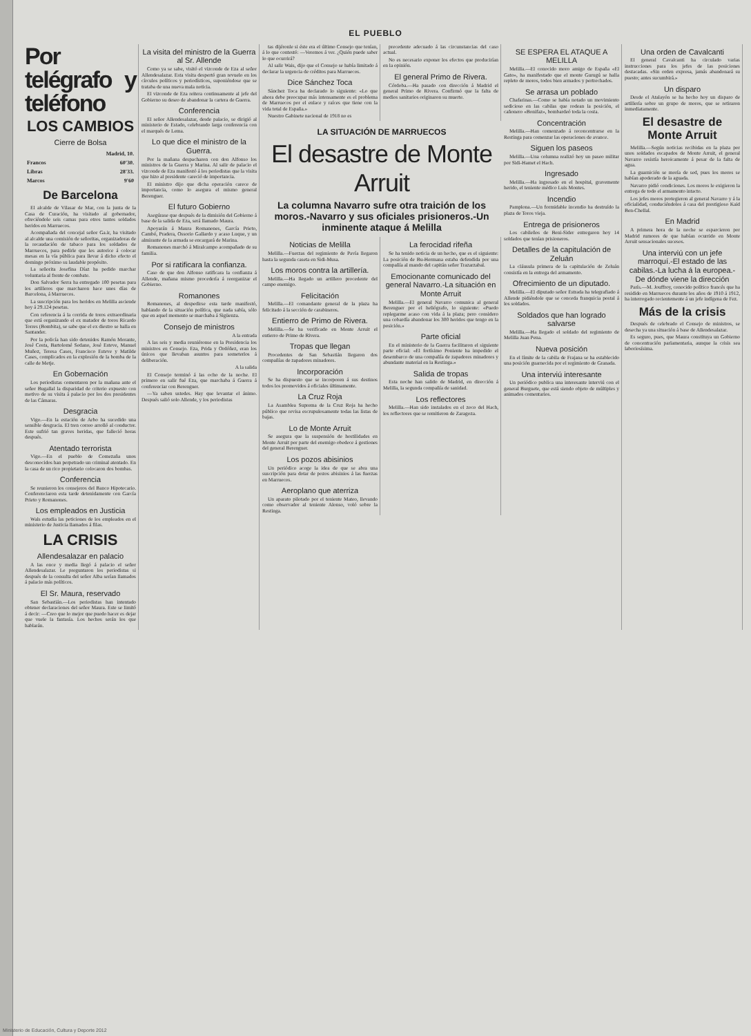EL PUEBLO
Por telégrafo y teléfono
LOS CAMBIOS
Cierre de Bolsa
| | Madrid, 10. |
| Francos | 60'30. |
| Libras | 28'33. |
| Marcos | 9'60 |
De Barcelona
El alcalde de Vilasar de Mar, con la junta de la Casa de Curación, ha visitado al gobernador, ofreciéndole seis camas para otros tantos soldados heridos en Marruecos.
Acompañada del concejal señor Ga.ir, ha visitado al alcalde una comisión de señoritas, organizadoras de la recaudación de tabaco para los soldados de Marruecos, para pedirle que les autorice á colocar mesas en la vía pública para llevar á dicho efecto el domingo próximo su laudable propósito.
La señorita Josefina Díaz ha pedido marchar voluntaria al frente de combate.
Don Salvador Serra ha entregado 100 pesetas para los artilleros que marcharon hace unos días de Barcelona, á Marruecos.
La suscripción para los heridos en Melilla asciende hoy á 29.124 pesetas.
Con referencia á la corrida de toros extraordinaria que está organizando el ex matador de toros Ricardo Torres (Bombita), se sabe que el ex diestro se halla en Santander.
Por la policía han sido detenidos Ramón Morante, José Costa, Bartolomé Sedano, José Esteve, Manuel Muñoz, Teresa Cases, Francisco Esteve y Matilde Cases, complicados en la explosión de la bomba de la calle de Metje.
En Gobernación
Los periodistas comentaron por la mañana ante el señor Bugallal la disparidad de criterio expuesto con motivo de su visita á palacio por los dos presidentes de las Cámaras.
Desgracia
Vigo.—En la estación de Arbo ha sucedido una sensible desgracia. El tren correo arrolló al conductor. Este sufrió tan graves heridas, que falleció horas después.
Atentado terrorista
Vigo.—En el pueblo de Comezaña unos desconocidos han perpetrado un criminal atentado. En la casa de un rico propietario colocaron dos bombas.
Conferencia
Se reunieron los consejeros del Banco Hipotecario. Conferenciaron esta tarde detenidamente con García Prieto y Romanones.
Los empleados en Justicia
Wals estudia las peticiones de los empleados en el ministerio de Justicia llamados á filas.
LA CRISIS
Allendesalazar en palacio
A las once y media llegó á palacio el señor Allendesalazar. Le preguntaron los periodistas si después de la consulta del señor Alba serían llamados á palacio más políticos.
El Sr. Maura, reservado
San Sebastián.—Los periodistas han intentado obtener declaraciones del señor Maura. Este se limitó á decir: —Creo que lo mejor que puedo hacer es dejar que vuele la fantasía. Los hechos serán los que hablarán.
La visita del ministro de la Guerra al Sr. Allende
Como ya se sabe, visitó el vizconde de Eza al señor Allendesalazar. Esta visita despertó gran revuelo en los círculos políticos y periodísticos, suponiéndose que se trataba de una nueva mala noticia.
El vizconde de Eza reitera continuamente al jefe del Gobierno su deseo de abandonar la cartera de Guerra.
Conferencia
El señor Allendesalazar, desde palacio, se dirigió al ministerio de Estado, celebrando larga conferencia con el marqués de Lema.
Lo que dice el ministro de la Guerra.
Por la mañana despacharon con don Alfonso los ministros de la Guerra y Marina. Al salir de palacio el vizconde de Eza manifestó á los periodistas que la visita que hizo al presidente careció de importancia.
El ministro dijo que dicha operación carece de importancia, como lo asegura el mismo general Berenguer.
El futuro Gobierno
Asegúrase que después de la dimisión del Gobierno á base de la salida de Eza, será llamado Maura.
Apoyarán á Maura Romanones, García Prieto, Cambó, Pradera, Ossorio Gallardo y acaso Luque, y un almirante de la armada se encargará de Marina.
Romanones marchó á Miralcampo acompañado de su familia.
Por si ratificara la confianza.
Caso de que don Alfonso ratificara la confianza á Allende, mañana mismo procedería á reorganizar el Gobierno.
Romanones
Romanones, al despedirse esta tarde manifestó, hablando de la situación política, que nada sabía, sólo que en aquel momento se marchaba á Sigüenza.
Consejo de ministros
A la entrada
A las seis y media reuniéronse en la Presidencia los ministros en Consejo. Eza, Prida y Ordóñez, eran los únicos que llevaban asuntos para someterlos á deliberación.
A la salida
El Consejo terminó á las ocho de la noche. El primero en salir fué Eza, que marchaba á Guerra á conferenciar con Berenguer.
—Ya saben ustedes. Hay que levantar el ánimo. Después salió solo Allende, y los periodistas
tas dijéronle si éste era el último Consejo que tenían, á lo que contestó: —Veremos á ver. ¿Quién puede saber lo que ocurrirá?
Al salir Wais, dijo que el Consejo se había limitado á declarar la urgencia de créditos para Marruecos.
Dice Sánchez Toca
Sánchez Toca ha declarado lo siguiente: «Lo que ahora debe preocupar más intensamente es el problema de Marruecos por el enlace y raíces que tiene con la vida total de España.»
Nuestro Gabinete nacional de 1918 no es
precedente adecuado á las circunstancias del caso actual.
No es necesario exponer los efectos que producirían en la opinión.
El general Primo de Rivera.
Córdoba.—Ha pasado con dirección á Madrid el general Primo de Rivera. Confirmó que la falta de medios sanitarios originaron su muerte.
LA SITUACIÓN DE MARRUECOS
El desastre de Monte Arruit
La columna Navarro sufre otra traición de los moros.-Navarro y sus oficiales prisioneros.-Un inminente ataque á Melilla
Noticias de Melilla
Melilla.—Fuerzas del regimiento de Pavía llegaron hasta la segunda caseta en Sidi-Musa.
Los moros contra la artillería.
Melilla.—Ha llegado un artillero procedente del campo enemigo.
Felicitación
Melilla.—El comandante general de la plaza ha felicitado á la sección de carabineros.
Entierro de Primo de Rivera.
Melilla.—Se ha verificado en Monte Arruit el entierro de Primo de Rivera.
Tropas que llegan
Procedentes de San Sebastián llegaron dos compañías de zapadores minadores.
Incorporación
Se ha dispuesto que se incorporen á sus destinos todos los promovidos á oficiales últimamente.
La Cruz Roja
La Asamblea Suprema de la Cruz Roja ha hecho público que revisa escrupulosamente todas las listas de bajas.
Lo de Monte Arruit
Se asegura que la suspensión de hostilidades en Monte Arruit por parte del enemigo obedece á gestiones del general Berenguer.
Los pozos abisinios
Un periódico acoge la idea de que se abra una suscripción para dotar de pozos abisinios á las fuerzas en Marruecos.
Aeroplano que aterriza
Un aparato pilotado por el teniente Mateo, llevando como observador al teniente Alonso, voló sobre la Restinga.
La ferocidad rifeña
Se ha tenido noticia de un hecho, que es el siguiente: La posición de Bu-Hermana estaba defendida por una compañía al mando del capitán señor Trazarzabal.
Emocionante comunicado del general Navarro.-La situación en Monte Arruit
Melilla.—El general Navarro comunica al general Berenguer por el heliógrafo, lo siguiente: «Puedo replegarme acaso con vida á la plaza; pero considero una cobardía abandonar los 300 heridos que tengo en la posición.»
Parte oficial
En el ministerio de la Guerra facilitaron el siguiente parte oficial: «El fortísimo Poniente ha impedido el desembarco de una compañía de zapadores minadores y abundante material en la Restinga.»
Salida de tropas
Esta noche han salido de Madrid, en dirección á Melilla, la segunda compañía de sanidad.
Los reflectores
Melilla.—Han sido instalados en el zoco del Hach, los reflectores que se remitieron de Zaragoza.
SE ESPERA EL ATAQUE A MELILLA
Melilla.—El conocido moro amigo de España «El Gato», ha manifestado que el monte Gurugú se halla repleto de moros, todos bien armados y pertrechados.
Se arrasa un poblado
Chafarinas.—Como se había notado un movimiento sedicioso en las cabilas que rodean la posición, el cañonero «Bonifaz», bombardeó toda la costa.
Concentración
Melilla.—Han comenzado á reconcentrarse en la Restinga para comenzar las operaciones de avance.
Siguen los paseos
Melilla.—Una columna realizó hoy un paseo militar por Sidi-Hamet el Hach.
Ingresado
Melilla.—Ha ingresado en el hospital, gravemente herido, el teniente médico Luis Montes.
Incendio
Pamplona.—Un formidable incendio ha destruído la plaza de Toros vieja.
Entrega de prisioneros
Los cabileños de Beni-Sider entregaron hoy 14 soldados que tenían prisioneros.
Detalles de la capitulación de Zeluán
La cláusula primera de la capitulación de Zeluán consistía en la entrega del armamento.
Ofrecimiento de un diputado.
Melilla.—El diputado señor Estrada ha telegrafiado á Allende pidiéndole que se conceda franquicia postal á los soldados.
Soldados que han logrado salvarse
Melilla.—Ha llegado el soldado del regimiento de Melilla Juan Pena.
Nueva posición
En el límite de la cabila de Frajana se ha establecido una posición guarnecida por el regimiento de Granada.
Una interviú interesante
Un periódico publica una interesante interviú con el general Burguete, que está siendo objeto de múltiples y animados comentarios.
Una orden de Cavalcanti
El general Cavalcanti ha circulado varias instrucciones para los jefes de las posiciones destacadas. «Sin orden expresa, jamás abandonará su puesto; antes sucumbirá.»
Un disparo
Desde el Atalayón se ha hecho hoy un disparo de artillería sobre un grupo de moros, que se retiraron inmediatamente.
El desastre de Monte Arruit
Melilla.—Según noticias recibidas en la plaza por unos soldados escapados de Monte Arruit, el general Navarro resistía heroicamente á pesar de la falta de agua.
La guarnición se moría de sed, pues los moros se habían apoderado de la aguada.
Navarro pidió condiciones. Los moros le exigieron la entrega de todo el armamento intacto.
Los jefes moros protegieron al general Navarro y á la oficialidad, conduciéndolos á casa del prestigioso Kaid Ben-Chellal.
En Madrid
A primera hora de la noche se esparcieron por Madrid rumores de que habían ocurrido en Monte Arruit sensacionales sucesos.
Una interviú con un jefe marroquí.-El estado de las cabilas.-La lucha á la europea.-De dónde viene la dirección
París.—M. Jouffroy, conocido político francés que ha residido en Marruecos durante los años de 1910 á 1912, ha interrogado recientemente á un jefe indígena de Fez.
Más de la crisis
Después de celebrado el Consejo de ministros, se desecha ya una situación á base de Allendesalazar.
Es seguro, pues, que Maura constituya un Gobierno de concentración parlamentaria, aunque la crisis sea laboriosísima.
Ministerio de Educación, Cultura y Deporte 2012